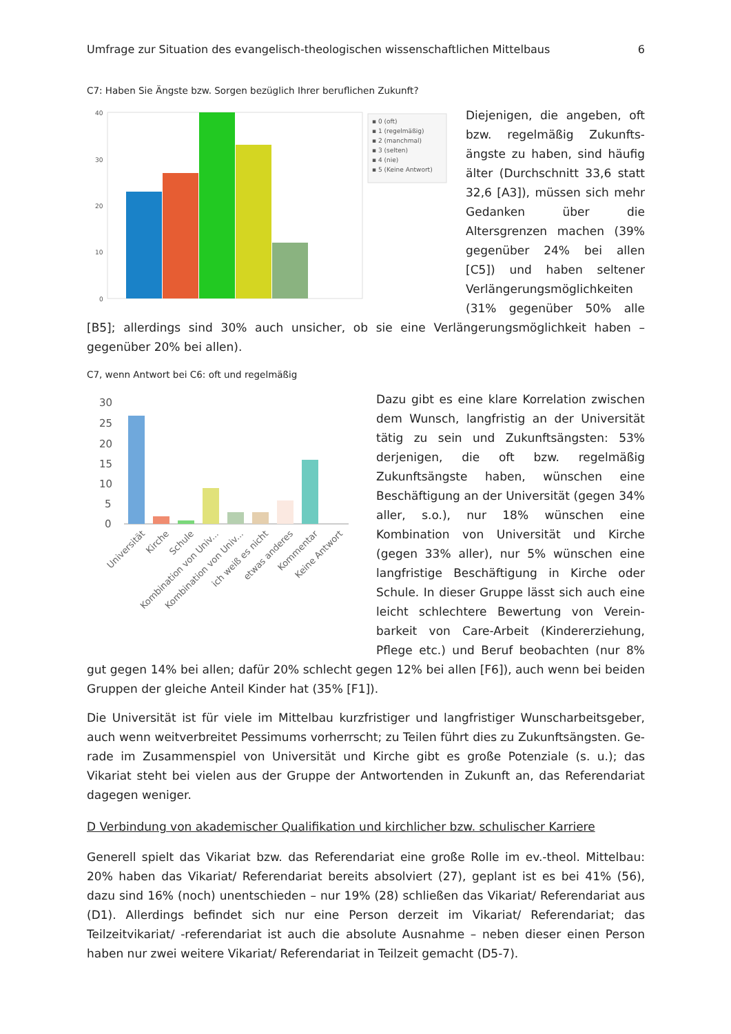Umfrage zur Situation des evangelisch-theologischen wissenschaftlichen Mittelbaus 6
C7: Haben Sie Ängste bzw. Sorgen bezüglich Ihrer beruflichen Zukunft?
40
30
20
10
0
▪ 0 (oft)
▪ 1 (regelmäßig)
▪ 2 (manchmal)
▪ 3 (selten)
▪ 4 (nie)
▪ 5 (Keine Antwort)
Diejenigen, die angeben, oft bzw. regelmäßig Zukunfts­ängste zu haben, sind häufig älter (Durchschnitt 33,6 statt 32,6 [A3]), müssen sich mehr Gedanken über die Altersgren­zen machen (39% gegenüber 24% bei allen [C5]) und haben seltener Verlängerungsmög­lichkeiten (31% gegenüber 50% alle [B5]; allerdings sind 30% auch unsicher, ob sie eine Verlängerungsmöglichkeit haben – gegenüber 20% bei allen).
C7, wenn Antwort bei C6: oft und regelmäßig
30
25
20
15
10
5
0
Universität
Kirche
Schule
Kombination von Univ...
Kombination von Univ...
ich weiß es nicht
etwas anderes
Kommentar
Keine Antwort
Dazu gibt es eine klare Korrelation zwischen dem Wunsch, langfristig an der Universität tä­tig zu sein und Zukunftsängsten: 53% derjeni­gen, die oft bzw. regelmäßig Zukunftsängste haben, wünschen eine Beschäftigung an der Universität (gegen 34% aller, s.o.), nur 18% wünschen eine Kombination von Universität und Kirche (gegen 33% aller), nur 5% wün­schen eine langfristige Beschäftigung in Kirche oder Schule. In dieser Gruppe lässt sich auch eine leicht schlechtere Bewertung von Verein­barkeit von Care-Arbeit (Kindererziehung, Pflege etc.) und Beruf beobachten (nur 8% gut gegen 14% bei allen; dafür 20% schlecht ge­gen 12% bei allen [F6]), auch wenn bei beiden Gruppen der gleiche Anteil Kinder hat (35% [F1]).
Die Universität ist für viele im Mittelbau kurzfristiger und langfristiger Wunscharbeitsgeber, auch wenn weitverbreitet Pessimums vorherrscht; zu Teilen führt dies zu Zukunftsängsten. Ge­rade im Zusammenspiel von Universität und Kirche gibt es große Potenziale (s. u.); das Vikariat steht bei vielen aus der Gruppe der Antwortenden in Zukunft an, das Referendariat dagegen weniger.
D Verbindung von akademischer Qualifikation und kirchlicher bzw. schulischer Karriere
Generell spielt das Vikariat bzw. das Referendariat eine große Rolle im ev.-theol. Mittelbau: 20% haben das Vikariat/ Referendariat bereits absolviert (27), geplant ist es bei 41% (56), dazu sind 16% (noch) unentschieden – nur 19% (28) schließen das Vikariat/ Referendariat aus (D1). Allerdings befindet sich nur eine Person derzeit im Vikariat/ Referendariat; das Teilzeitvikariat/ -referendariat ist auch die absolute Ausnahme – neben dieser einen Person haben nur zwei weitere Vikariat/ Referendariat in Teilzeit gemacht (D5-7).